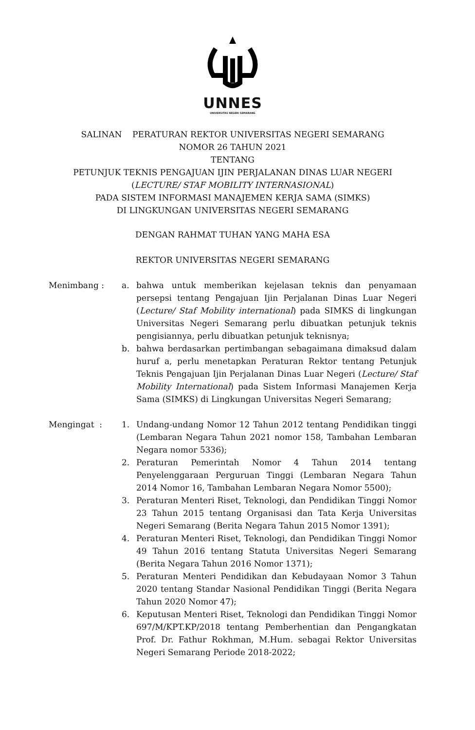UNNES
UNIVERSITAS NEGERI SEMARANG
SALINAN PERATURAN REKTOR UNIVERSITAS NEGERI SEMARANG
NOMOR 26 TAHUN 2021
TENTANG
PETUNJUK TEKNIS PENGAJUAN IJIN PERJALANAN DINAS LUAR NEGERI
(LECTURE/ STAF MOBILITY INTERNASIONAL)
PADA SISTEM INFORMASI MANAJEMEN KERJA SAMA (SIMKS)
DI LINGKUNGAN UNIVERSITAS NEGERI SEMARANG
DENGAN RAHMAT TUHAN YANG MAHA ESA
REKTOR UNIVERSITAS NEGERI SEMARANG
Menimbang : a. bahwa untuk memberikan kejelasan teknis dan penyamaan persepsi tentang Pengajuan Ijin Perjalanan Dinas Luar Negeri (Lecture/ Staf Mobility international) pada SIMKS di lingkungan Universitas Negeri Semarang perlu dibuatkan petunjuk teknis pengisiannya, perlu dibuatkan petunjuk teknisnya;
b. bahwa berdasarkan pertimbangan sebagaimana dimaksud dalam huruf a, perlu menetapkan Peraturan Rektor tentang Petunjuk Teknis Pengajuan Ijin Perjalanan Dinas Luar Negeri (Lecture/ Staf Mobility International) pada Sistem Informasi Manajemen Kerja Sama (SIMKS) di Lingkungan Universitas Negeri Semarang;
Mengingat : 1. Undang-undang Nomor 12 Tahun 2012 tentang Pendidikan tinggi (Lembaran Negara Tahun 2021 nomor 158, Tambahan Lembaran Negara nomor 5336);
2. Peraturan Pemerintah Nomor 4 Tahun 2014 tentang Penyelenggaraan Perguruan Tinggi (Lembaran Negara Tahun 2014 Nomor 16, Tambahan Lembaran Negara Nomor 5500);
3. Peraturan Menteri Riset, Teknologi, dan Pendidikan Tinggi Nomor 23 Tahun 2015 tentang Organisasi dan Tata Kerja Universitas Negeri Semarang (Berita Negara Tahun 2015 Nomor 1391);
4. Peraturan Menteri Riset, Teknologi, dan Pendidikan Tinggi Nomor 49 Tahun 2016 tentang Statuta Universitas Negeri Semarang (Berita Negara Tahun 2016 Nomor 1371);
5. Peraturan Menteri Pendidikan dan Kebudayaan Nomor 3 Tahun 2020 tentang Standar Nasional Pendidikan Tinggi (Berita Negara Tahun 2020 Nomor 47);
6. Keputusan Menteri Riset, Teknologi dan Pendidikan Tinggi Nomor 697/M/KPT.KP/2018 tentang Pemberhentian dan Pengangkatan Prof. Dr. Fathur Rokhman, M.Hum. sebagai Rektor Universitas Negeri Semarang Periode 2018-2022;